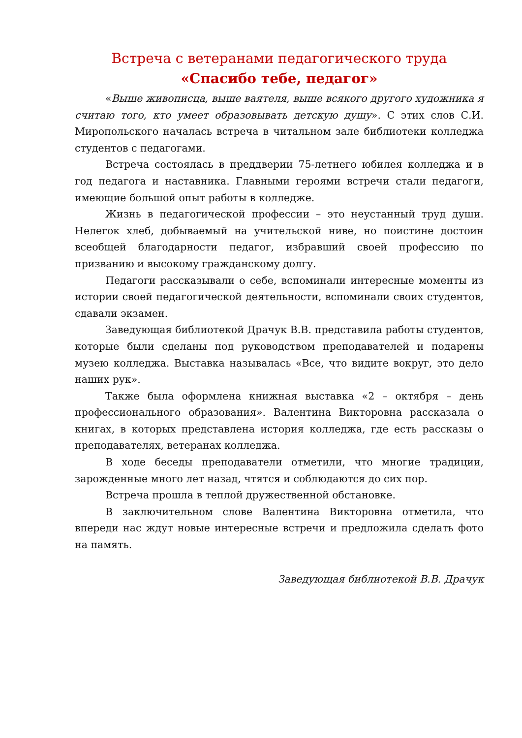Встреча с ветеранами педагогического труда
«Спасибо тебе, педагог»
«Выше живописца, выше ваятеля, выше всякого другого художника я считаю того, кто умеет образовывать детскую душу». С этих слов С.И. Миропольского началась встреча в читальном зале библиотеки колледжа студентов с педагогами.
Встреча состоялась в преддверии 75-летнего юбилея колледжа и в год педагога и наставника. Главными героями встречи стали педагоги, имеющие большой опыт работы в колледже.
Жизнь в педагогической профессии – это неустанный труд души. Нелегок хлеб, добываемый на учительской ниве, но поистине достоин всеобщей благодарности педагог, избравший своей профессию по призванию и высокому гражданскому долгу.
Педагоги рассказывали о себе, вспоминали интересные моменты из истории своей педагогической деятельности, вспоминали своих студентов, сдавали экзамен.
Заведующая библиотекой Драчук В.В. представила работы студентов, которые были сделаны под руководством преподавателей и подарены музею колледжа. Выставка называлась «Все, что видите вокруг, это дело наших рук».
Также была оформлена книжная выставка «2 – октября – день профессионального образования». Валентина Викторовна рассказала о книгах, в которых представлена история колледжа, где есть рассказы о преподавателях, ветеранах колледжа.
В ходе беседы преподаватели отметили, что многие традиции, зарожденные много лет назад, чтятся и соблюдаются до сих пор.
Встреча прошла в теплой дружественной обстановке.
В заключительном слове Валентина Викторовна отметила, что впереди нас ждут новые интересные встречи и предложила сделать фото на память.
Заведующая библиотекой В.В. Драчук